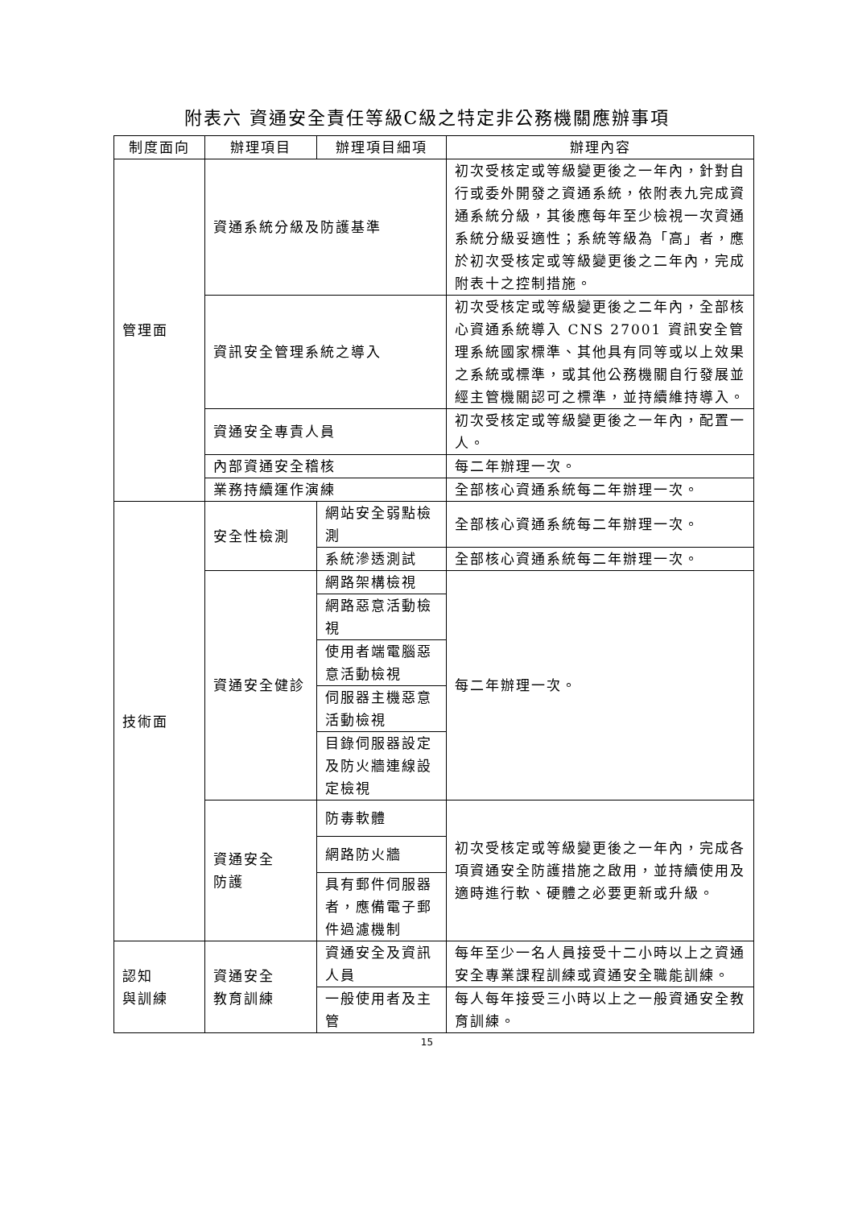附表六 資通安全責任等級C級之特定非公務機關應辦事項
| 制度面向 | 辦理項目 | 辦理項目細項 | 辦理內容 |
| --- | --- | --- | --- |
| 管理面 | 資通系統分級及防護基準 | | 初次受核定或等級變更後之一年內，針對自行或委外開發之資通系統，依附表九完成資通系統分級，其後應每年至少檢視一次資通系統分級妥適性；系統等級為「高」者，應於初次受核定或等級變更後之二年內，完成附表十之控制措施。 |
| | 資訊安全管理系統之導入 | | 初次受核定或等級變更後之二年內，全部核心資通系統導入 CNS 27001 資訊安全管理系統國家標準、其他具有同等或以上效果之系統或標準，或其他公務機關自行發展並經主管機關認可之標準，並持續維持導入。 |
| | 資通安全專責人員 | | 初次受核定或等級變更後之一年內，配置一人。 |
| | 內部資通安全稽核 | | 每二年辦理一次。 |
| | 業務持續運作演練 | | 全部核心資通系統每二年辦理一次。 |
| 技術面 | 安全性檢測 | 網站安全弱點檢測 | 全部核心資通系統每二年辦理一次。 |
| | | 系統滲透測試 | 全部核心資通系統每二年辦理一次。 |
| | 資通安全健診 | 網路架構檢視 | 每二年辦理一次。 |
| | | 網路惡意活動檢視 | |
| | | 使用者端電腦惡意活動檢視 | |
| | | 伺服器主機惡意活動檢視 | |
| | | 目錄伺服器設定及防火牆連線設定檢視 | |
| | 資通安全 防護 | 防毒軟體 | 初次受核定或等級變更後之一年內，完成各項資通安全防護措施之啟用，並持續使用及適時進行軟、硬體之必要更新或升級。 |
| | | 網路防火牆 | |
| | | 具有郵件伺服器者，應備電子郵件過濾機制 | |
| 認知 與訓練 | 資通安全 教育訓練 | 資通安全及資訊人員 | 每年至少一名人員接受十二小時以上之資通安全專業課程訓練或資通安全職能訓練。 |
| | | 一般使用者及主管 | 每人每年接受三小時以上之一般資通安全教育訓練。 |
15